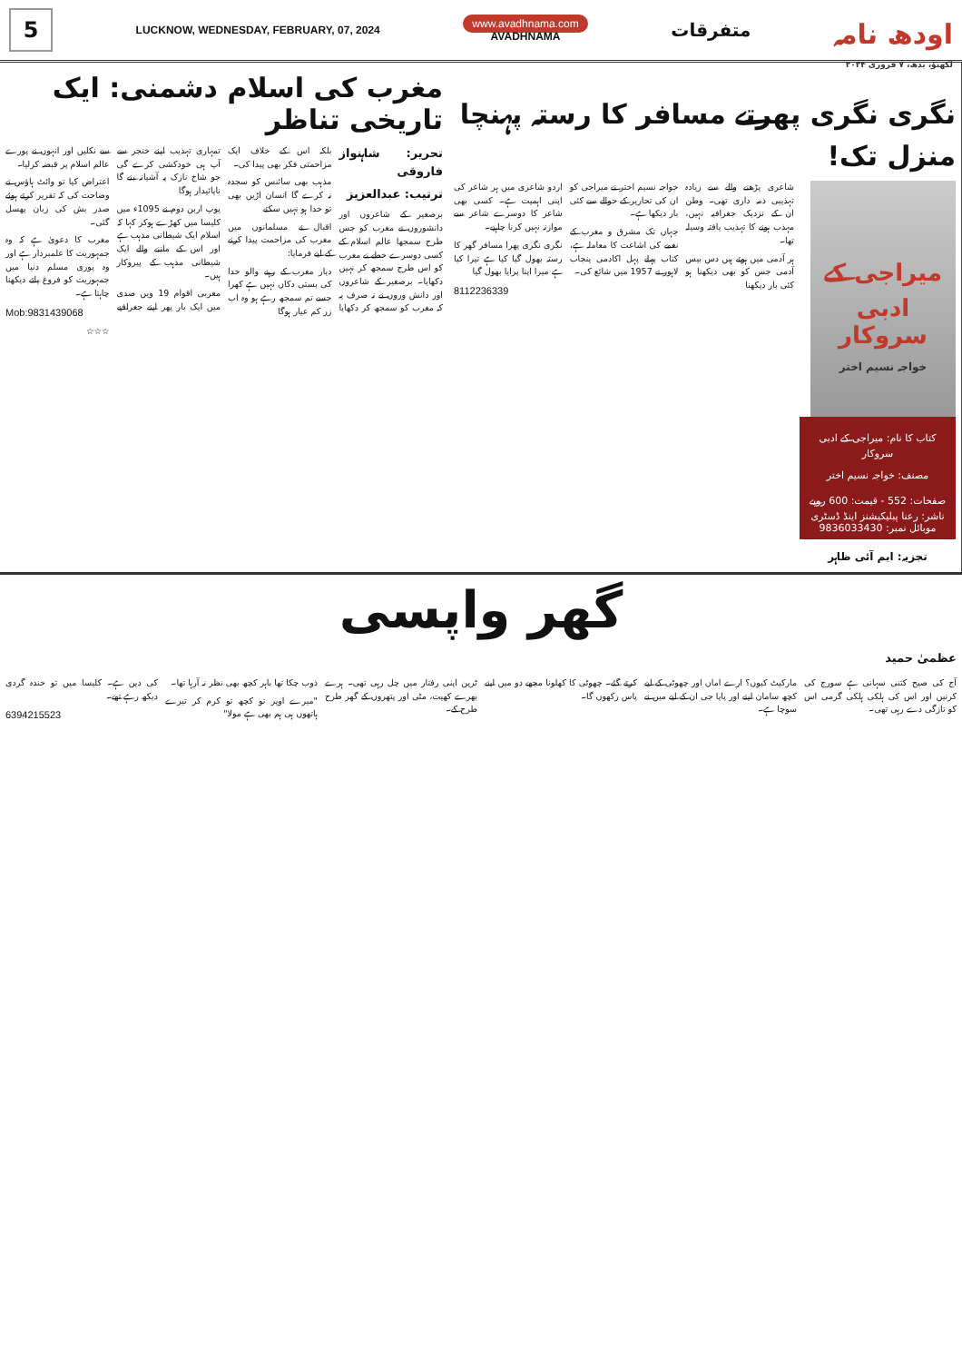5
LUCKNOW, WEDNESDAY, FEBRUARY, 07, 2024
www.avadhnama.com
AVADHNAMA
متفرقات
اودھ نامہ
لکھنؤ، بدھ، ۷ فروری ۲۰۲۴
مغرب کی اسلام دشمنی: ایک تاریخی تناظر
تحریر: شاہنواز فاروقی
ترتیب: عبدالعزیز
برصغیر کے شاعروں اور دانشوروں نے مغرب کو جس طرح سمجھا عالم اسلام کے کسی دوسرے خطے نے مغرب کو اس طرح سمجھ کر نہیں دکھایا۔ برصغیر کے شاعروں اور دانش وروں نے نہ صرف یہ کہ مغرب کو سمجھ کر دکھایا بلکہ اس کے خلاف ایک مزاحمتی فکر بھی پیدا کی۔
مذہب بھی سائنس کو سجدہ نہ کرے گا انسان اڑیں بھی تو خدا ہو نہیں سکتے
اقبال نے مسلمانوں میں مغرب کی مزاحمت پیدا کرنے کے لیے فرمایا:
دیار مغرب کے رہنے والو خدا کی بستی دکاں نہیں ہے کھرا جسے تم سمجھ رہے ہو وہ اب زر کم عیار ہوگا
تمہاری تہذیب اپنے خنجر سے آپ ہی خودکشی کرے گی جو شاخ نازک پہ آشیانہ بنے گا ناپائیدار ہوگا
پوپ اربن دوم نے 1095ء میں کلیسا میں کھڑے ہوکر کہا کہ اسلام ایک شیطانی مذہب ہے اور اس کے ماننے والے ایک شیطانی مذہب کے پیروکار ہیں۔
مغربی اقوام 19 ویں صدی میں ایک بار پھر اپنے جغرافیے سے نکلیں اور انہوں نے پورے عالم اسلام پر قبضہ کرلیا۔
اعتراض کیا تو وائٹ ہاؤس نے وضاحت کی کہ تقریر کرتے ہوئے صدر بش کی زبان پھسل گئی۔
مغرب کا دعویٰ ہے کہ وہ جمہوریت کا علمبردار ہے اور وہ پوری مسلم دنیا میں جمہوریت کو فروغ پاتے دیکھنا چاہتا ہے۔
Mob:9831439068
☆☆☆
نگری نگری پھرتے مسافر کا رستہ پہنچا منزل تک!
میراجی کے ادبی سروکار
خواجہ نسیم اختر
کتاب کا نام: میراجی کے ادبی سروکار
مصنف: خواجہ نسیم اختر
صفحات: 552 - قیمت: 600 روپے
ناشر: رعنا پبلیکیشنز اینڈ ڈسٹری
موبائل نمبر: 9836033430
تجزیہ: ایم آئی ظاہر
شاعری پڑھنے والے سے زیادہ تہذیبی ذمہ داری تھی۔ وطن ان کے نزدیک جغرافیہ نہیں، مہذب ہونے کا تہذیب یافتہ وسیلہ تھا۔
ہر آدمی میں ہوتے ہیں دس بیس آدمی جس کو بھی دیکھنا ہو کئی بار دیکھنا
خواجہ نسیم اختر نے میراجی کو ان کی تحاریر کے حوالے سے کئی بار دیکھا ہے۔
جہاں تک مشرق و مغرب کے نغمے کی اشاعت کا معاملہ ہے، کتاب پہلے پہل اکادمی پنجاب لاہور نے 1957 میں شائع کی۔
اردو شاعری میں ہر شاعر کی اپنی اہمیت ہے۔ کسی بھی شاعر کا دوسرے شاعر سے موازنہ نہیں کرنا چاہیے۔
نگری نگری پھرا مسافر گھر کا رستہ بھول گیا کیا ہے تیرا کیا ہے میرا اپنا پرایا بھول گیا
8112236339
گھر واپسی
عظمیٰ حمید
آج کی صبح کتنی سہانی ہے سورج کی کرنیں اور اس کی ہلکی ہلکی گرمی اس کو تازگی دے رہی تھی۔
مارکیٹ کیوں؟ ارے اماں اور چھوٹی کے لیے کچھ سامان لینے اور پاپا جی ان کے لیے میں نے سوچا ہے۔
کرتے گئے۔ چھوٹی کا کھلونا مجھے دو میں اپنے پاس رکھوں گا۔
ٹرین اپنی رفتار میں چل رہی تھی۔ ہرے بھرے کھیت، مٹی اور پتھروں کے گھر طرح طرح کے۔
ذوب چکا تھا باہر کچھ بھی نظر نہ آرہا تھا۔
"میرے اوپر تو کچھ تو کرم کر تیرے ہاتھوں ہی ہم بھی ہے مولا"
کی دین ہے۔ کلیسا میں تو خندہ گردی دیکھ رہے تھے۔
6394215523